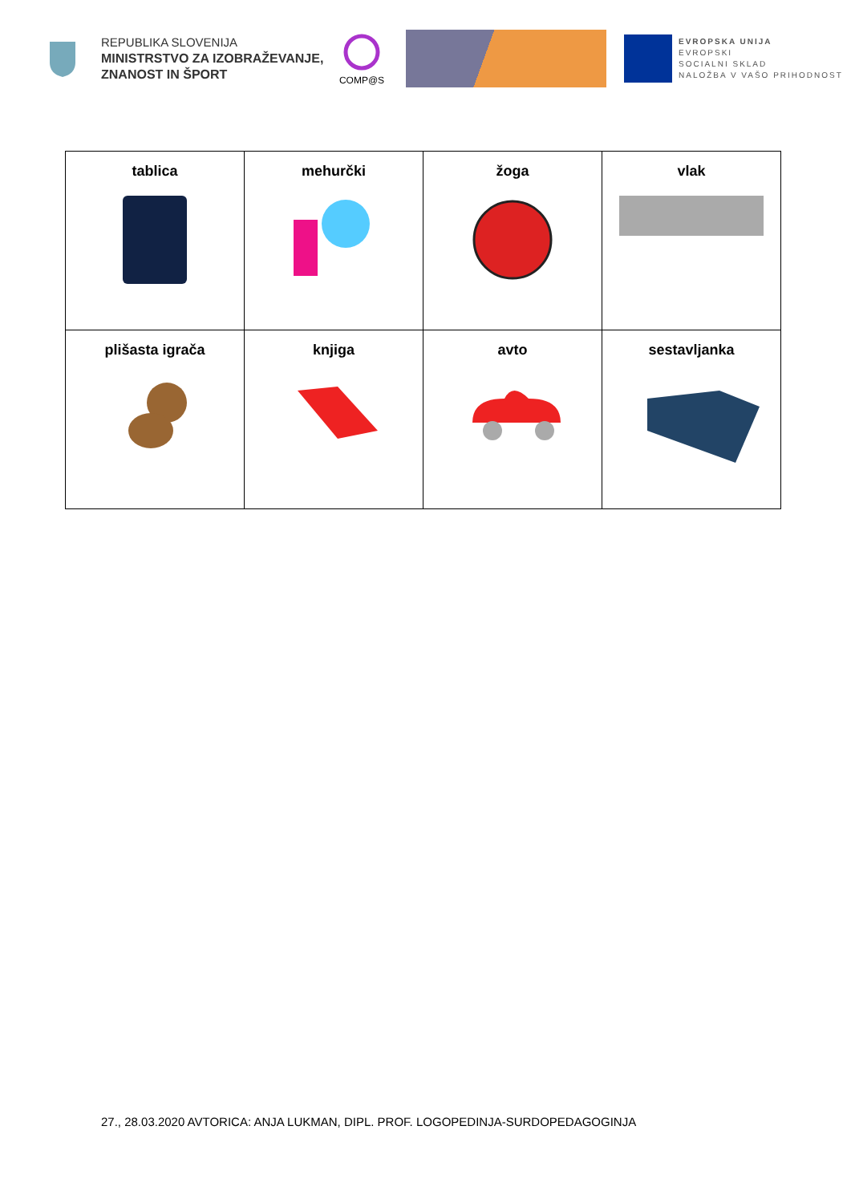REPUBLIKA SLOVENIJA
MINISTRSTVO ZA IZOBRAŽEVANJE, ZNANOST IN ŠPORT
COMP@S
EVROPSKA UNIJA
EVROPSKI
SOCIALNI SKLAD
NALOŽBA V VAŠO PRIHODNOST
| tablica | mehurčki | žoga | vlak |
| plišasta igrača | knjiga | avto | sestavljanka |
27., 28.03.2020 AVTORICA: ANJA LUKMAN, DIPL. PROF. LOGOPEDINJA-SURDOPEDAGOGINJA